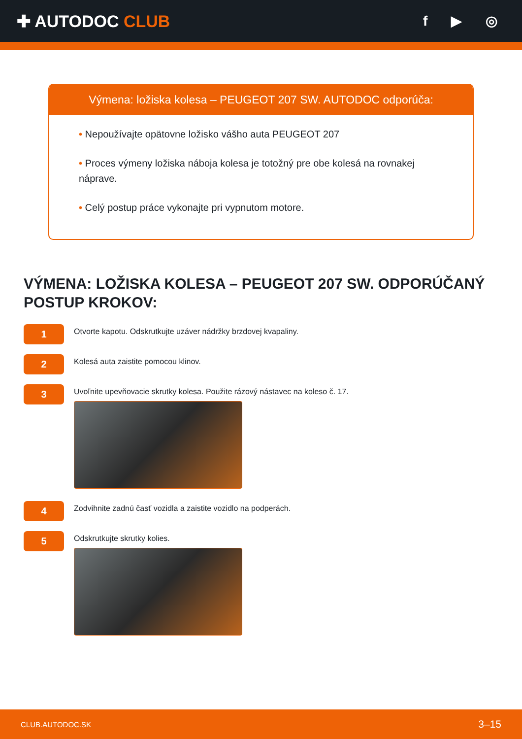✚ AUTODOC CLUB
f ▶ ◎
Výmena: ložiska kolesa – PEUGEOT 207 SW. AUTODOC odporúča:
• Nepoužívajte opätovne ložisko vášho auta PEUGEOT 207
• Proces výmeny ložiska náboja kolesa je totožný pre obe kolesá na rovnakej náprave.
• Celý postup práce vykonajte pri vypnutom motore.
VÝMENA: LOŽISKA KOLESA – PEUGEOT 207 SW. ODPORÚČANÝ POSTUP KROKOV:
1
Otvorte kapotu. Odskrutkujte uzáver nádržky brzdovej kvapaliny.
2
Kolesá auta zaistite pomocou klinov.
3
Uvoľnite upevňovacie skrutky kolesa. Použite rázový nástavec na koleso č. 17.
4
Zodvihnite zadnú časť vozidla a zaistite vozidlo na podperách.
5
Odskrutkujte skrutky kolies.
CLUB.AUTODOC.SK 3–15